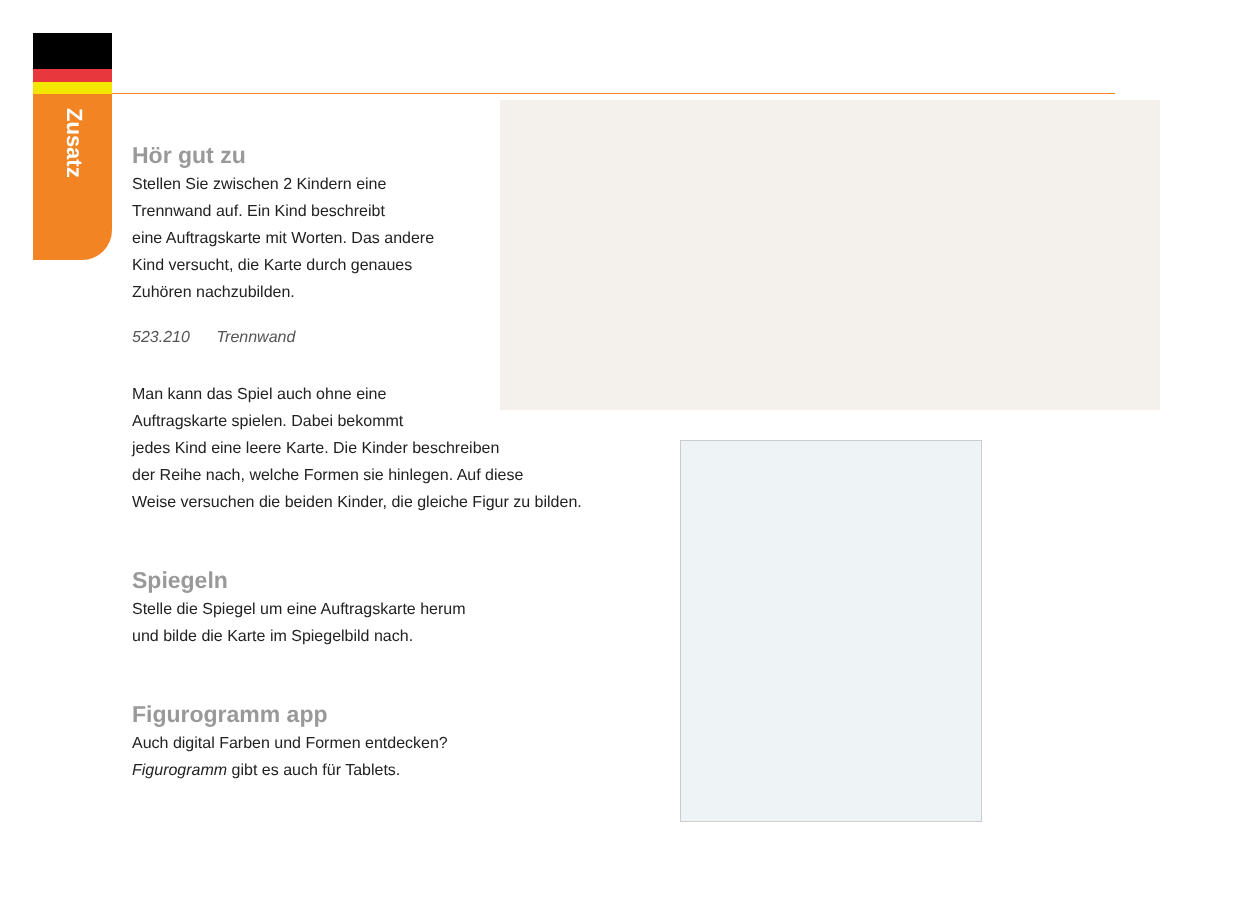Zusatz
Hör gut zu
Stellen Sie zwischen 2 Kindern eine
Trennwand auf. Ein Kind beschreibt
eine Auftragskarte mit Worten. Das andere
Kind versucht, die Karte durch genaues
Zuhören nachzubilden.
523.210 Trennwand
Man kann das Spiel auch ohne eine
Auftragskarte spielen. Dabei bekommt
jedes Kind eine leere Karte. Die Kinder beschreiben
der Reihe nach, welche Formen sie hinlegen. Auf diese
Weise versuchen die beiden Kinder, die gleiche Figur zu bilden.
Spiegeln
Stelle die Spiegel um eine Auftragskarte herum
und bilde die Karte im Spiegelbild nach.
Figurogramm app
Auch digital Farben und Formen entdecken?
Figurogramm gibt es auch für Tablets.